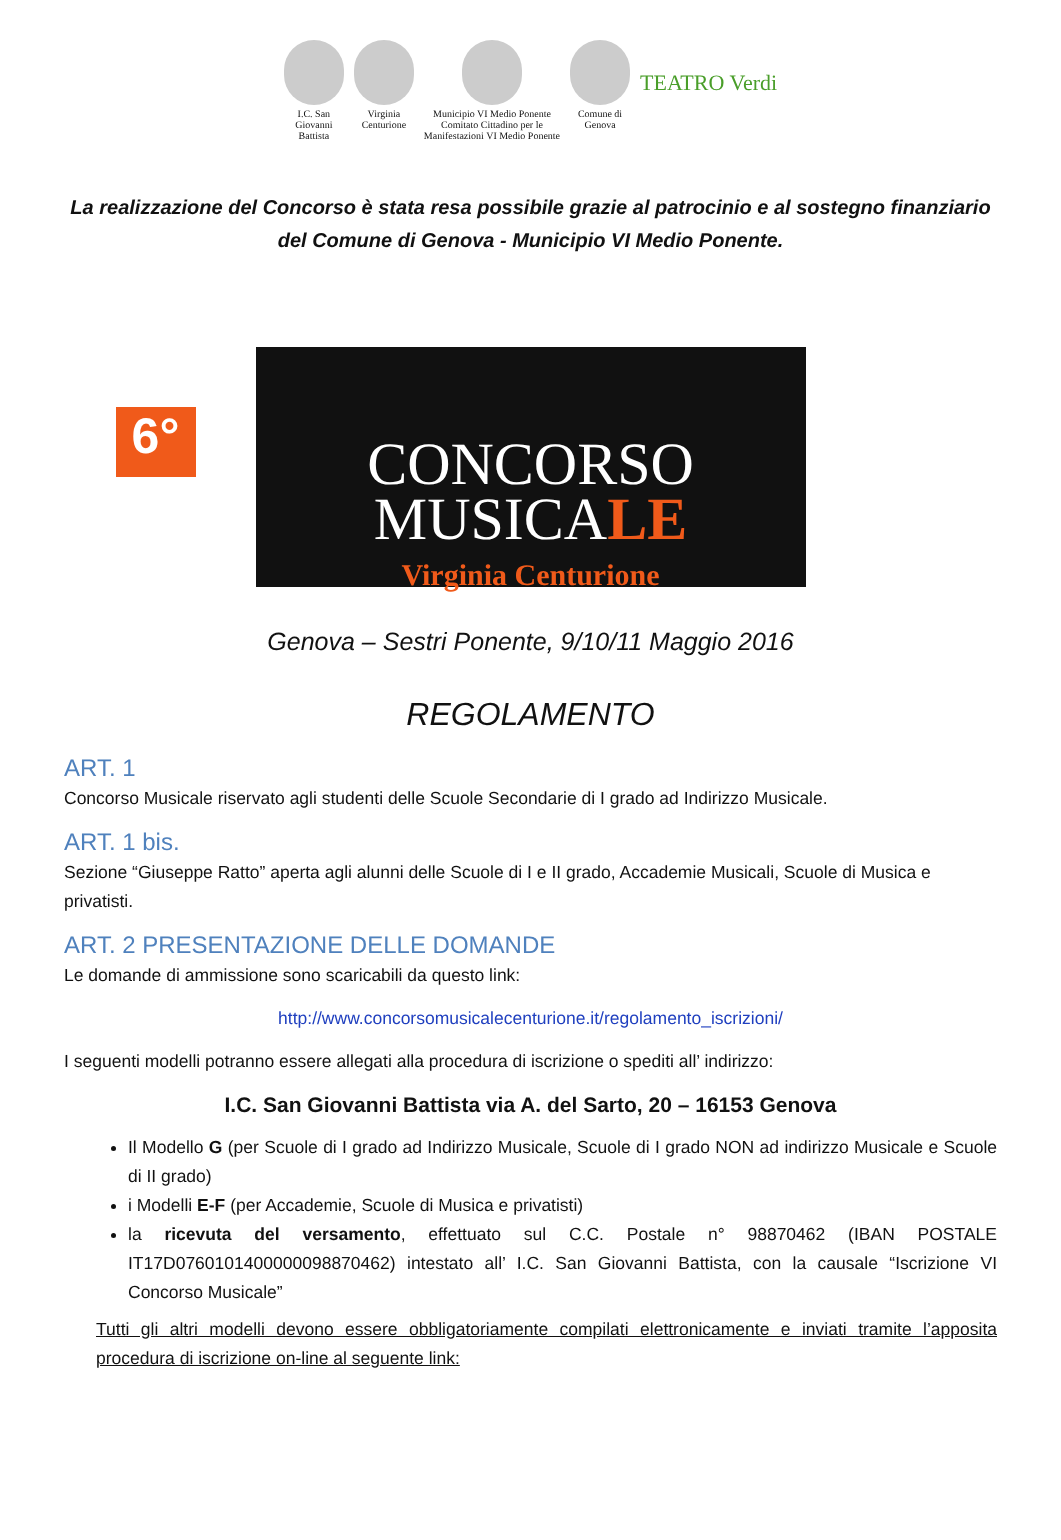I.C. San
Giovanni
Battista
Virginia
Centurione
Municipio VI Medio Ponente
Comitato Cittadino per le
Manifestazioni VI Medio Ponente
Comune di
Genova
TEATRO Verdi
La realizzazione del Concorso è stata resa possibile grazie al patrocinio e al sostegno finanziario del Comune di Genova - Municipio VI Medio Ponente.
6°
CONCORSO
MUSICALE
Virginia Centurione
Genova – Sestri Ponente, 9/10/11 Maggio 2016
REGOLAMENTO
ART. 1
Concorso Musicale riservato agli studenti delle Scuole Secondarie di I grado ad Indirizzo Musicale.
ART. 1 bis.
Sezione “Giuseppe Ratto” aperta agli alunni delle Scuole di I e II grado, Accademie Musicali, Scuole di Musica e privatisti.
ART. 2 PRESENTAZIONE DELLE DOMANDE
Le domande di ammissione sono scaricabili da questo link:
http://www.concorsomusicalecenturione.it/regolamento_iscrizioni/
I seguenti modelli potranno essere allegati alla procedura di iscrizione o spediti all’ indirizzo:
I.C. San Giovanni Battista via A. del Sarto, 20 – 16153 Genova
Il Modello G (per Scuole di I grado ad Indirizzo Musicale, Scuole di I grado NON ad indirizzo Musicale e Scuole di II grado)
i Modelli E-F (per Accademie, Scuole di Musica e privatisti)
la ricevuta del versamento, effettuato sul C.C. Postale n° 98870462 (IBAN POSTALE IT17D0760101400000098870462) intestato all’ I.C. San Giovanni Battista, con la causale “Iscrizione VI Concorso Musicale”
Tutti gli altri modelli devono essere obbligatoriamente compilati elettronicamente e inviati tramite l’apposita procedura di iscrizione on-line al seguente link: